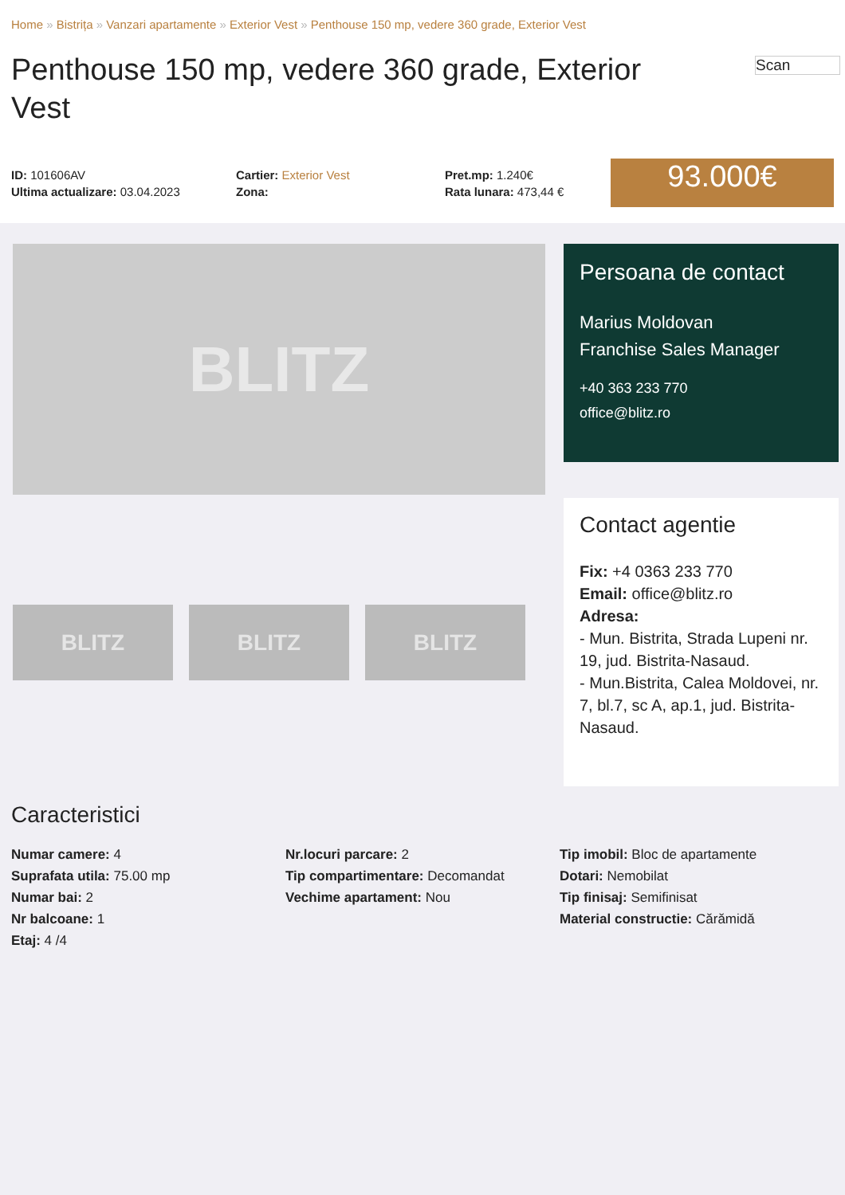Home » Bistrița » Vanzari apartamente » Exterior Vest » Penthouse 150 mp, vedere 360 grade, Exterior Vest
Scan
Penthouse 150 mp, vedere 360 grade, Exterior Vest
ID: 101606AV
Ultima actualizare: 03.04.2023
Cartier: Exterior Vest
Zona:
Pret.mp: 1.240€
Rata lunara: 473,44 €
93.000€
BLITZ
BLITZ BLITZ BLITZ
Persoana de contact
Marius Moldovan
Franchise Sales Manager
+40 363 233 770
office@blitz.ro
Contact agentie
Fix: +4 0363 233 770
Email: office@blitz.ro
Adresa:
- Mun. Bistrita, Strada Lupeni nr. 19, jud. Bistrita-Nasaud.
- Mun.Bistrita, Calea Moldovei, nr. 7, bl.7, sc A, ap.1, jud. Bistrita-Nasaud.
Caracteristici
Numar camere: 4
Suprafata utila: 75.00 mp
Numar bai: 2
Nr balcoane: 1
Etaj: 4 /4
Nr.locuri parcare: 2
Tip compartimentare: Decomandat
Vechime apartament: Nou
Tip imobil: Bloc de apartamente
Dotari: Nemobilat
Tip finisaj: Semifinisat
Material constructie: Cărămidă